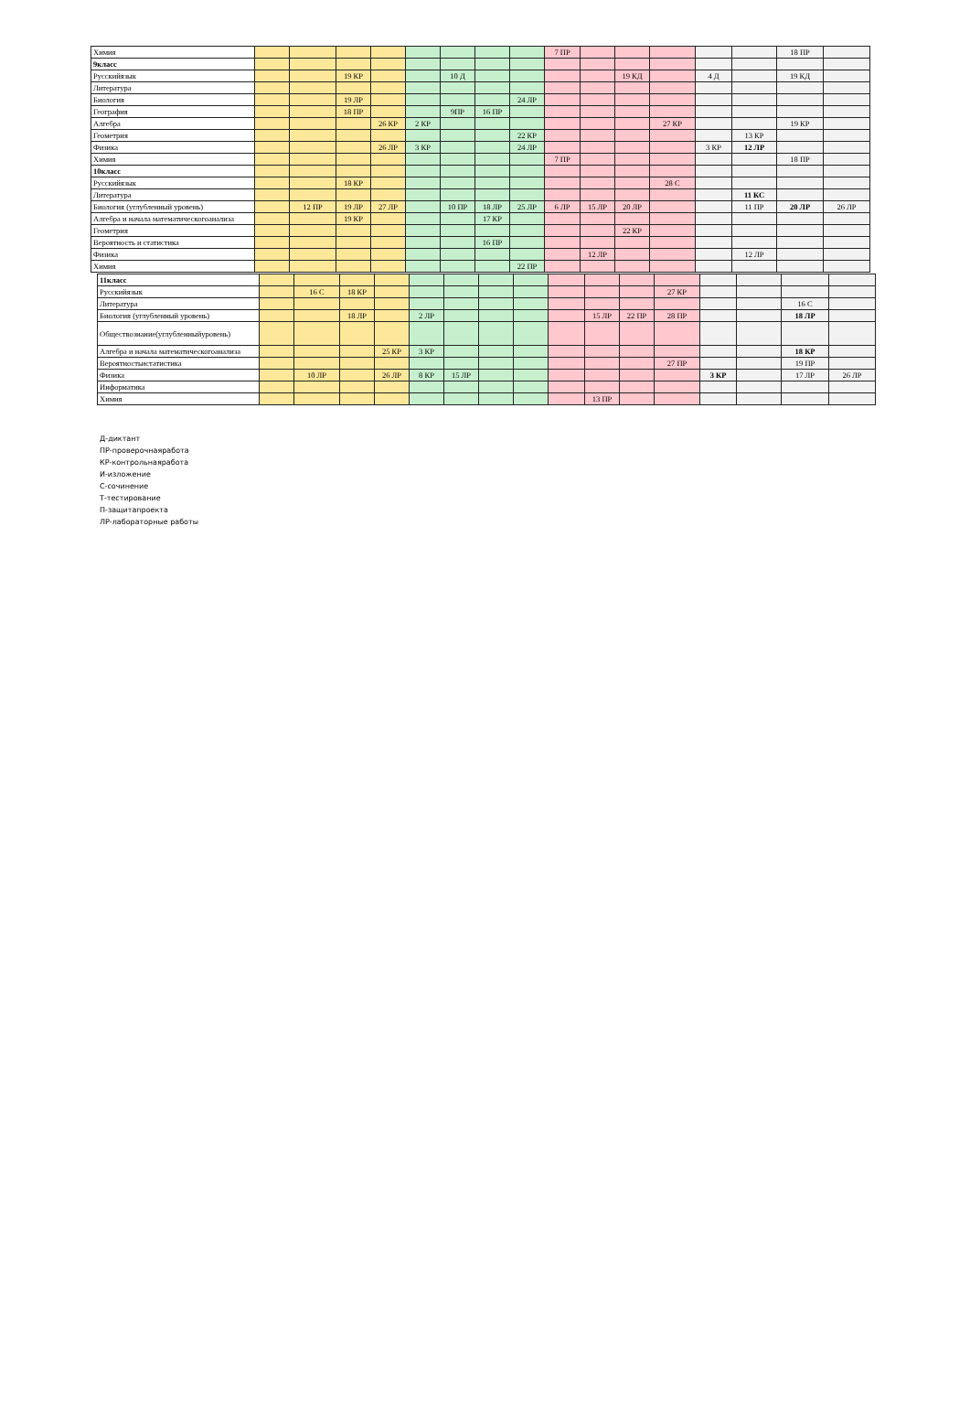| Химия | | | | | | | | | 7 ПР | | | | | | 18 ПР | |
| 9класс | | | | | | | | | | | | | | | | |
| Русскийязык | | | 19 КР | | | 10 Д | | | | | 19 КД | | 4 Д | | 19 КД | |
| Литература | | | | | | | | | | | | | | | | |
| Биология | | | 19 ЛР | | | | | 24 ЛР | | | | | | | | |
| География | | | 18 ПР | | | 9ПР | 16 ПР | | | | | | | | | |
| Алгебра | | | | 26 КР | 2 КР | | | | | | | 27 КР | | | 19 КР | |
| Геометрия | | | | | | | | 22 КР | | | | | | 13 КР | | |
| Физика | | | | 26 ЛР | 3 КР | | | 24 ЛР | | | | | 3 КР | 12 ЛР | | |
| Химия | | | | | | | | | 7 ПР | | | | | | 18 ПР | |
| 10класс | | | | | | | | | | | | | | | | |
| Русскийязык | | | 18 КР | | | | | | | | | 28 С | | | | |
| Литература | | | | | | | | | | | | | | 11 КС | | |
| Биология (углубленный уровень) | | 12 ПР | 19 ЛР | 27 ЛР | | 10 ПР | 18 ЛР | 25 ЛР | 6 ЛР | 15 ЛР | 20 ЛР | | | 11 ПР | 20 ЛР | 26 ЛР |
| Алгебра и начала математическогоанализа | | | 19 КР | | | | 17 КР | | | | | | | | | |
| Геометрия | | | | | | | | | | | 22 КР | | | | | |
| Вероятность и статистика | | | | | | | 16 ПР | | | | | | | | | |
| Физика | | | | | | | | | | 12 ЛР | | | | 12 ЛР | | |
| Химия | | | | | | | | 22 ПР | | | | | | | | |
| 11класс | | | | | | | | | | | | | | | | |
| Русскийязык | | 16 С | 18 КР | | | | | | | | | 27 КР | | | | |
| Литература | | | | | | | | | | | | | | | 16 С | |
| Биология (углубленный уровень) | | | 18 ЛР | | 2 ЛР | | | | | 15 ЛР | 22 ПР | 28 ПР | | | 18 ЛР | |
| Обществознание(углубленныйуровень) | | | | | | | | | | | | | | | | |
| Алгебра и начала математическогоанализа | | | | 25 КР | 3 КР | | | | | | | | | | 18 КР | |
| Вероятностьистатистика | | | | | | | | | | | | 27 ПР | | | 19 ПР | |
| Физика | | 10 ЛР | | 26 ЛР | 8 КР | 15 ЛР | | | | | | | 3 КР | | 17 ЛР | 26 ЛР |
| Информатика | | | | | | | | | | | | | | | | |
| Химия | | | | | | | | | | 13 ПР | | | | | | |
Д-диктант
ПР-проверочнаяработа
КР-контрольнаяработа
И-изложение
С-сочинение
Т-тестирование
П-защитапроекта
ЛР-лабораторные работы